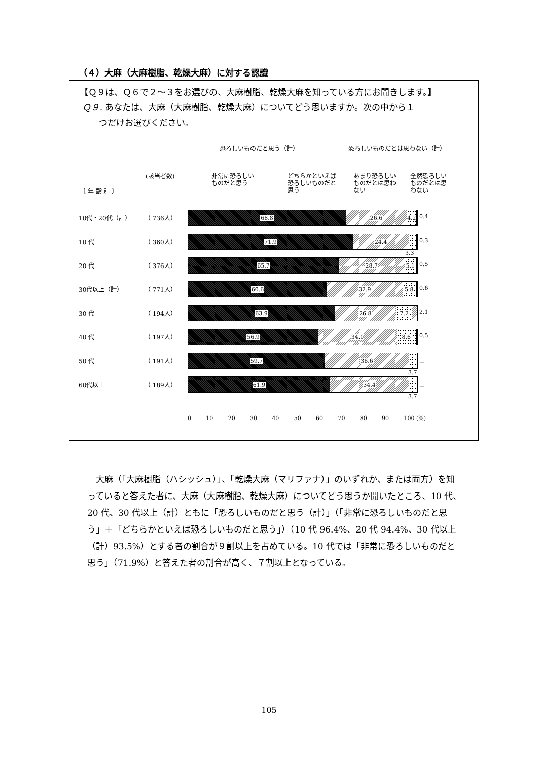（４）大麻（大麻樹脂、乾燥大麻）に対する認識
【Ｑ９は、Ｑ６で２～３をお選びの、大麻樹脂、乾燥大麻を知っている方にお聞きします。】
Ｑ９. あなたは、大麻（大麻樹脂、乾燥大麻）についてどう思いますか。次の中から１
つだけお選びください。
恐ろしいものだと思う（計） 恐ろしいものだとは思わない（計）
(該当者数)
〔 年 齢 別 〕
非常に恐ろしい
ものだと思う
どちらかといえば
恐ろしいものだと
思う
あまり恐ろしい
ものだとは思わ
ない
全然恐ろしい
ものだとは思
わない
10代・20代（計） （ 736人）
68.8 26.6 4.2 0.4
10 代 （ 360人）
71.9 24.4 0.3
3.3
20 代 （ 376人）
65.7 28.7 5.1 0.5
30代以上（計） （ 771人）
60.6 32.9 5.8 0.6
30 代 （ 194人）
63.9 26.8 7.2 2.1
40 代 （ 197人）
56.9 34.0 8.6 0.5
50 代 （ 191人）
59.7 36.6 －
3.7
60代以上 （ 189人）
61.9 34.4 －
3.7
0 10 20 30 40 50 60 70 80 90 100 (%)
大麻（「大麻樹脂（ハシッシュ）」、「乾燥大麻（マリファナ）」のいずれか、または両方）を知っていると答えた者に、大麻（大麻樹脂、乾燥大麻）についてどう思うか聞いたところ、10 代、20 代、30 代以上（計）ともに「恐ろしいものだと思う（計）」（「非常に恐ろしいものだと思う」＋「どちらかといえば恐ろしいものだと思う」）（10 代 96.4%、20 代 94.4%、30 代以上（計）93.5%）とする者の割合が９割以上を占めている。10 代では「非常に恐ろしいものだと思う」（71.9%）と答えた者の割合が高く、７割以上となっている。
105